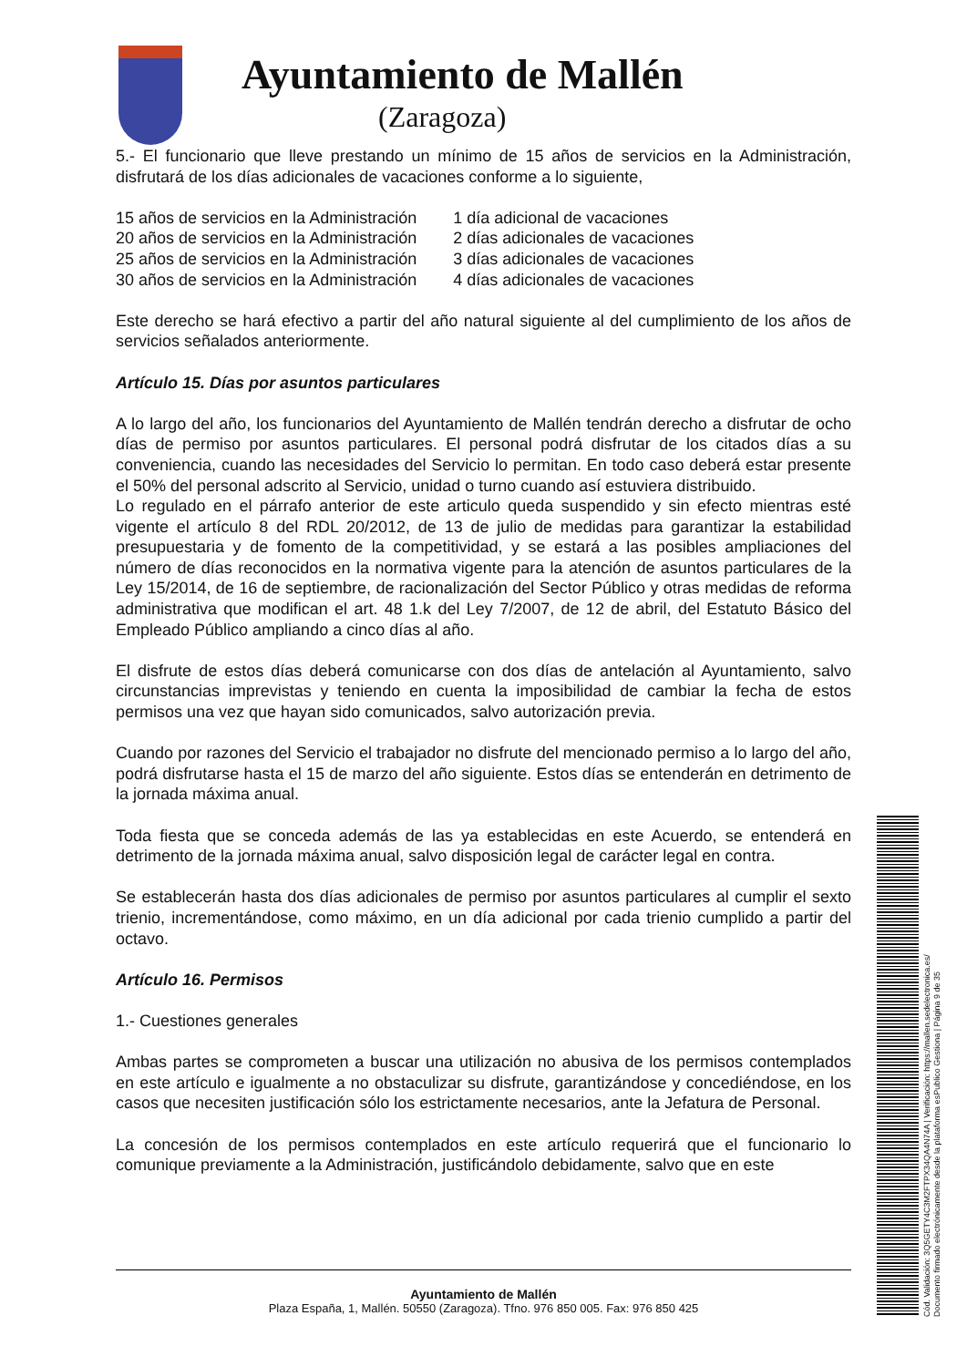Ayuntamiento de Mallén
(Zaragoza)
5.- El funcionario que lleve prestando un mínimo de 15 años de servicios en la Administración, disfrutará de los días adicionales de vacaciones conforme a lo siguiente,
| 15 años de servicios en la Administración | 1 día adicional de vacaciones |
| 20 años de servicios en la Administración | 2 días adicionales de vacaciones |
| 25 años de servicios en la Administración | 3 días adicionales de vacaciones |
| 30 años de servicios en la Administración | 4 días adicionales de vacaciones |
Este derecho se hará efectivo a partir del año natural siguiente al del cumplimiento de los años de servicios señalados anteriormente.
Artículo 15. Días por asuntos particulares
A lo largo del año, los funcionarios del Ayuntamiento de Mallén tendrán derecho a disfrutar de ocho días de permiso por asuntos particulares. El personal podrá disfrutar de los citados días a su conveniencia, cuando las necesidades del Servicio lo permitan. En todo caso deberá estar presente el 50% del personal adscrito al Servicio, unidad o turno cuando así estuviera distribuido.
Lo regulado en el párrafo anterior de este articulo queda suspendido y sin efecto mientras esté vigente el artículo 8 del RDL 20/2012, de 13 de julio de medidas para garantizar la estabilidad presupuestaria y de fomento de la competitividad, y se estará a las posibles ampliaciones del número de días reconocidos en la normativa vigente para la atención de asuntos particulares de la Ley 15/2014, de 16 de septiembre, de racionalización del Sector Público y otras medidas de reforma administrativa que modifican el art. 48 1.k del Ley 7/2007, de 12 de abril, del Estatuto Básico del Empleado Público ampliando a cinco días al año.
El disfrute de estos días deberá comunicarse con dos días de antelación al Ayuntamiento, salvo circunstancias imprevistas y teniendo en cuenta la imposibilidad de cambiar la fecha de estos permisos una vez que hayan sido comunicados, salvo autorización previa.
Cuando por razones del Servicio el trabajador no disfrute del mencionado permiso a lo largo del año, podrá disfrutarse hasta el 15 de marzo del año siguiente. Estos días se entenderán en detrimento de la jornada máxima anual.
Toda fiesta que se conceda además de las ya establecidas en este Acuerdo, se entenderá en detrimento de la jornada máxima anual, salvo disposición legal de carácter legal en contra.
Se establecerán hasta dos días adicionales de permiso por asuntos particulares al cumplir el sexto trienio, incrementándose, como máximo, en un día adicional por cada trienio cumplido a partir del octavo.
Artículo 16. Permisos
1.- Cuestiones generales
Ambas partes se comprometen a buscar una utilización no abusiva de los permisos contemplados en este artículo e igualmente a no obstaculizar su disfrute, garantizándose y concediéndose, en los casos que necesiten justificación sólo los estrictamente necesarios, ante la Jefatura de Personal.
La concesión de los permisos contemplados en este artículo requerirá que el funcionario lo comunique previamente a la Administración, justificándolo debidamente, salvo que en este
Ayuntamiento de Mallén
Plaza España, 1, Mallén. 50550 (Zaragoza). Tfno. 976 850 005. Fax: 976 850 425
Cód. Validación: 3Q5GETY4C3M2FTPX34QA4N74A | Verificación: https://mallen.sedelectronica.es/
Documento firmado electrónicamente desde la plataforma esPublico Gestiona | Página 9 de 35